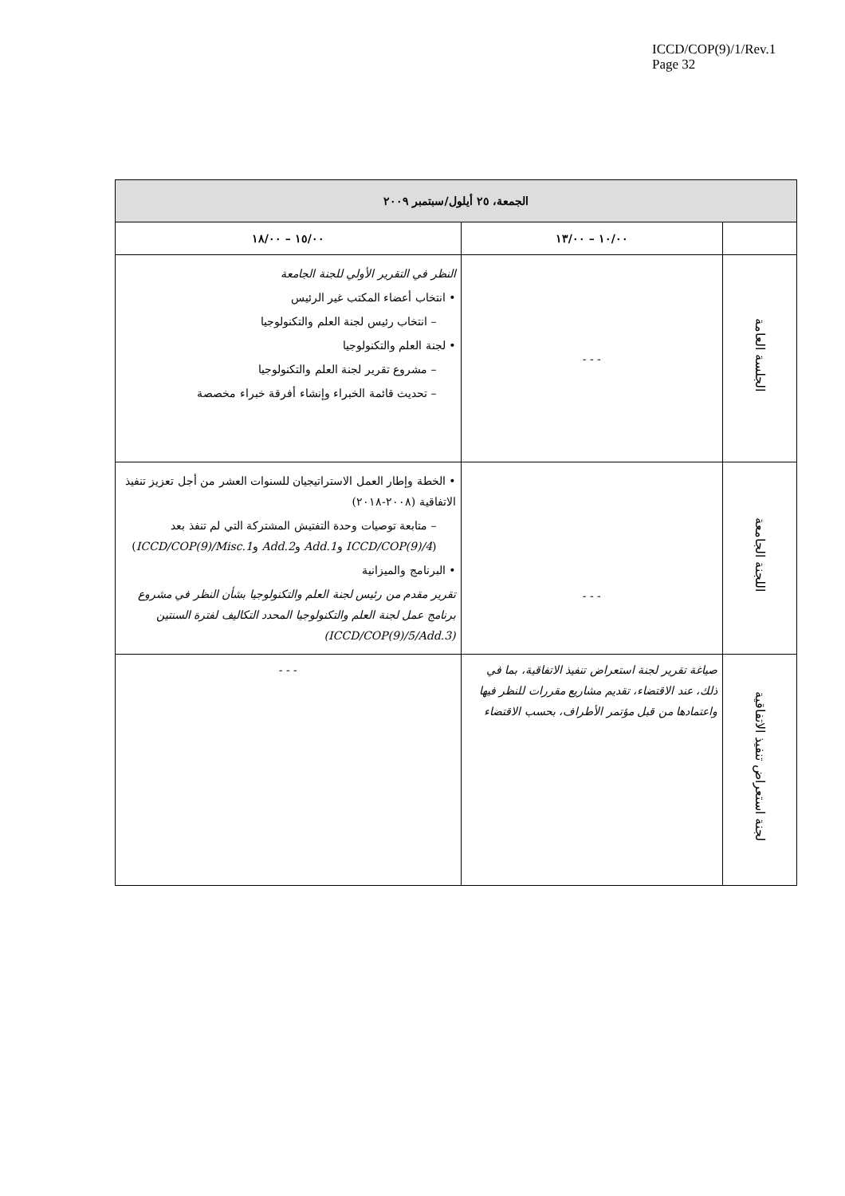ICCD/COP(9)/1/Rev.1
Page 32
| الجمعة، ٢٥ أيلول/سبتمبر ٢٠٠٩ | | |
| --- | --- | --- |
| | ١٠/٠٠ – ١٣/٠٠ | ١٥/٠٠ – ١٨/٠٠ |
| الجلسة العامة | - - - | النظر في التقرير الأولي للجنة الجامعة • انتخاب أعضاء المكتب غير الرئيس – انتخاب رئيس لجنة العلم والتكنولوجيا • لجنة العلم والتكنولوجيا – مشروع تقرير لجنة العلم والتكنولوجيا – تحديث قائمة الخبراء وإنشاء أفرقة خبراء مخصصة |
| اللجنة الجامعة | - - - | • الخطة وإطار العمل الاستراتيجيان للسنوات العشر من أجل تعزيز تنفيذ الاتفاقية (٢٠٠٨-٢٠١٨) – متابعة توصيات وحدة التفتيش المشتركة التي لم تنفذ بعد ( ICCD/COP(9)/4 و Add.1 و Add.2 و ICCD/COP(9)/Misc.1 ) • البرنامج والميزانية تقرير مقدم من رئيس لجنة العلم والتكنولوجيا بشأن النظر في مشروع برنامج عمل لجنة العلم والتكنولوجيا المحدد التكاليف لفترة السنتين (ICCD/COP(9)/5/Add.3) |
| لجنة استعراض تنفيذ الاتفاقية | صياغة تقرير لجنة استعراض تنفيذ الاتفاقية، بما في ذلك، عند الاقتضاء، تقديم مشاريع مقررات للنظر فيها واعتمادها من قبل مؤتمر الأطراف، بحسب الاقتضاء | - - - |